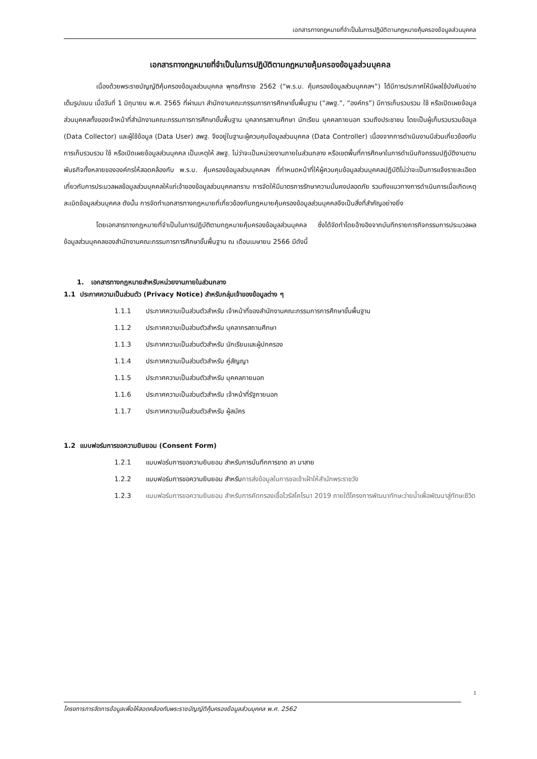เอกสารทางกฎหมายที่จำเป็นในการปฏิบัติตามกฎหมายคุ้มครองข้อมูลส่วนบุคคล
เอกสารทางกฎหมายที่จำเป็นในการปฏิบัติตามกฎหมายคุ้มครองข้อมูลส่วนบุคคล
เนื่องด้วยพระราชบัญญัติคุ้มครองข้อมูลส่วนบุคคล พุทธศักราช 2562 (“พ.ร.บ. คุ้มครองข้อมูลส่วนบุคคลฯ”) ได้มีการประกาศให้มีผลใช้บังคับอย่างเต็มรูปแบบ เมื่อวันที่ 1 มิถุนายน พ.ศ. 2565 ที่ผ่านมา สำนักงานคณะกรรมการการศึกษาขั้นพื้นฐาน (“สพฐ.”, “องค์กร”) มีการเก็บรวบรวม ใช้ หรือเปิดเผยข้อมูลส่วนบุคคลทั้งของเจ้าหน้าที่สำนักงานคณะกรรมการการศึกษาขั้นพื้นฐาน บุคลากรสถานศึกษา นักเรียน บุคคลภายนอก รวมถึงประชาชน โดยเป็นผู้เก็บรวบรวมข้อมูล (Data Collector) และผู้ใช้ข้อมูล (Data User) สพฐ. จึงอยู่ในฐานะผู้ควบคุมข้อมูลส่วนบุคคล (Data Controller) เนื่องจากการดำเนินงานมีส่วนเกี่ยวข้องกับการเก็บรวบรวม ใช้ หรือเปิดเผยข้อมูลส่วนบุคคล เป็นเหตุให้ สพฐ. ไม่ว่าจะเป็นหน่วยงานภายในส่วนกลาง หรือเขตพื้นที่การศึกษาในการดำเนินกิจกรรมปฏิบัติงานตามพันธกิจทั้งหลายขององค์กรให้สอดคล้องกับ พ.ร.บ. คุ้มครองข้อมูลส่วนบุคคลฯ ที่กำหนดหน้าที่ให้ผู้ควบคุมข้อมูลส่วนบุคคลปฏิบัติไม่ว่าจะเป็นการแจ้งรายละเอียดเกี่ยวกับการประมวลผลข้อมูลส่วนบุคคลให้แก่เจ้าของข้อมูลส่วนบุคคลทราบ การจัดให้มีมาตรการรักษาความมั่นคงปลอดภัย รวมถึงแนวทางการดำเนินการเมื่อเกิดเหตุละเมิดข้อมูลส่วนบุคคล ดังนั้น การจัดทำเอกสารทางกฎหมายที่เกี่ยวข้องกับกฎหมายคุ้มครองข้อมูลส่วนบุคคลจึงเป็นสิ่งที่สำคัญอย่างยิ่ง
โดยเอกสารทางกฎหมายที่จำเป็นในการปฏิบัติตามกฎหมายคุ้มครองข้อมูลส่วนบุคคล ซึ่งได้จัดทำโดยอ้างอิงจากบันทึกรายการกิจกรรมการประมวลผลข้อมูลส่วนบุคคลของสำนักงานคณะกรรมการการศึกษาขั้นพื้นฐาน ณ เดือนเมษายน 2566 มีดังนี้
1. เอกสารทางกฎหมายสำหรับหน่วยงานภายในส่วนกลาง
1.1 ประกาศความเป็นส่วนตัว (Privacy Notice) สำหรับกลุ่มเจ้าของข้อมูลต่าง ๆ
1.1.1 ประกาศความเป็นส่วนตัวสำหรับ เจ้าหน้าที่ของสำนักงานคณะกรรมการการศึกษาขั้นพื้นฐาน
1.1.2 ประกาศความเป็นส่วนตัวสำหรับ บุคลากรสถานศึกษา
1.1.3 ประกาศความเป็นส่วนตัวสำหรับ นักเรียนและผู้ปกครอง
1.1.4 ประกาศความเป็นส่วนตัวสำหรับ คู่สัญญา
1.1.5 ประกาศความเป็นส่วนตัวสำหรับ บุคคลภายนอก
1.1.6 ประกาศความเป็นส่วนตัวสำหรับ เจ้าหน้าที่รัฐภายนอก
1.1.7 ประกาศความเป็นส่วนตัวสำหรับ ผู้สมัคร
1.2 แบบฟอร์มการขอความยินยอม (Consent Form)
1.2.1 แบบฟอร์มการขอความยินยอม สำหรับการบันทึกการขาด ลา มาสาย
1.2.2 แบบฟอร์มการขอความยินยอม สำหรับการส่งข้อมูลในการขอเข้าเฝ้าให้สำนักพระราชวัง
1.2.3 แบบฟอร์มการขอความยินยอม สำหรับการคัดกรองเชื้อไวรัสโคโรนา 2019 ภายใต้โครงการพัฒนาทักษะว่ายน้ำเพื่อพัฒนาสู่ทักษะชีวิต
1
โครงการการจัดการข้อมูลเพื่อให้สอดคล้องกับพระราชบัญญัติคุ้มครองข้อมูลส่วนบุคคล พ.ศ. 2562